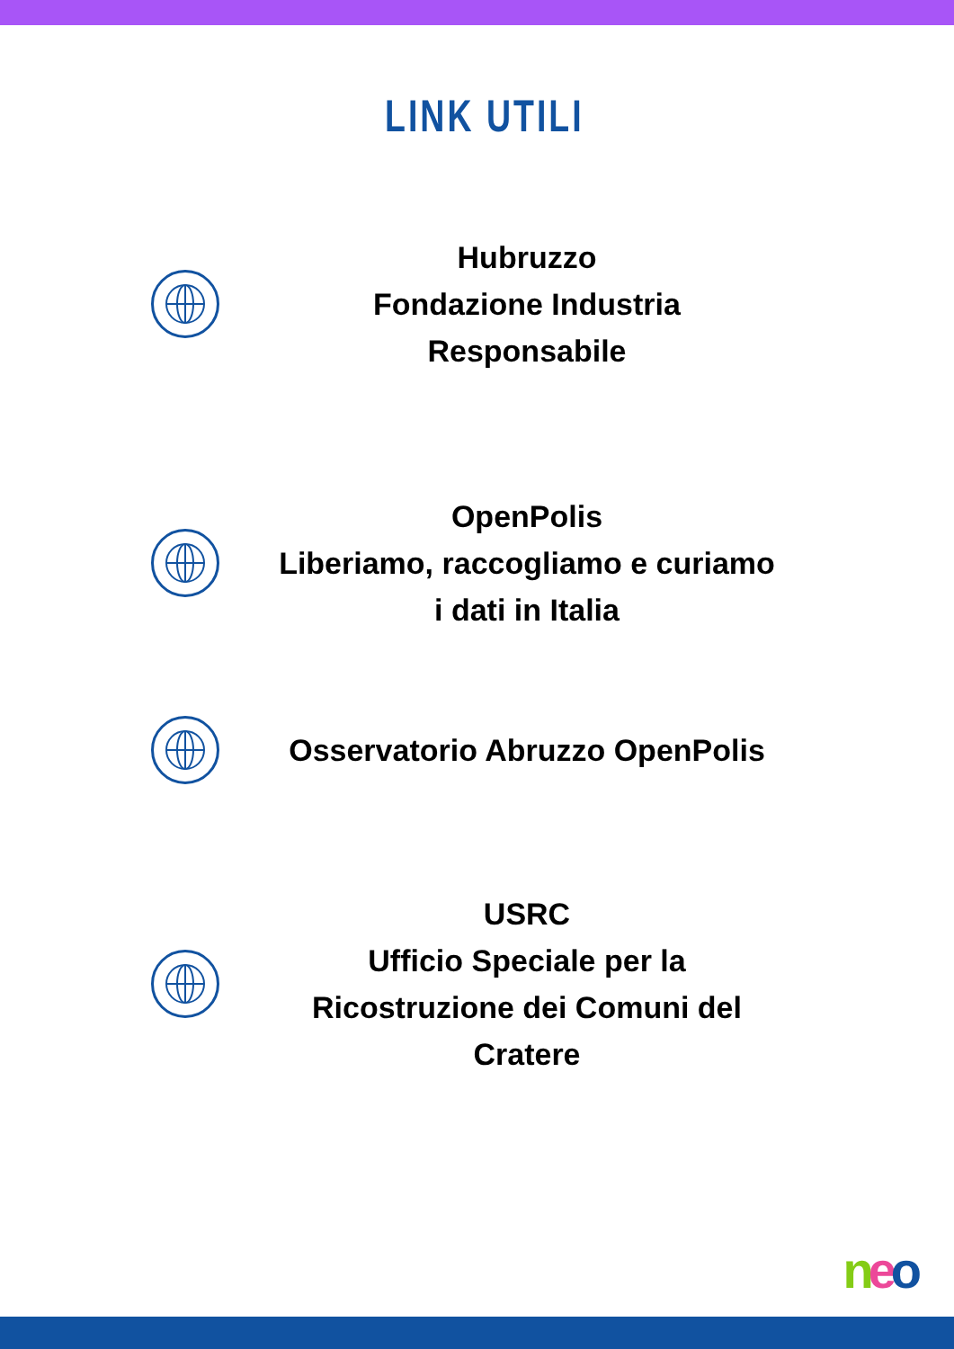LINK UTILI
Hubruzzo
Fondazione Industria Responsabile
OpenPolis
Liberiamo, raccogliamo e curiamo i dati in Italia
Osservatorio Abruzzo OpenPolis
USRC
Ufficio Speciale per la Ricostruzione dei Comuni del Cratere
neo